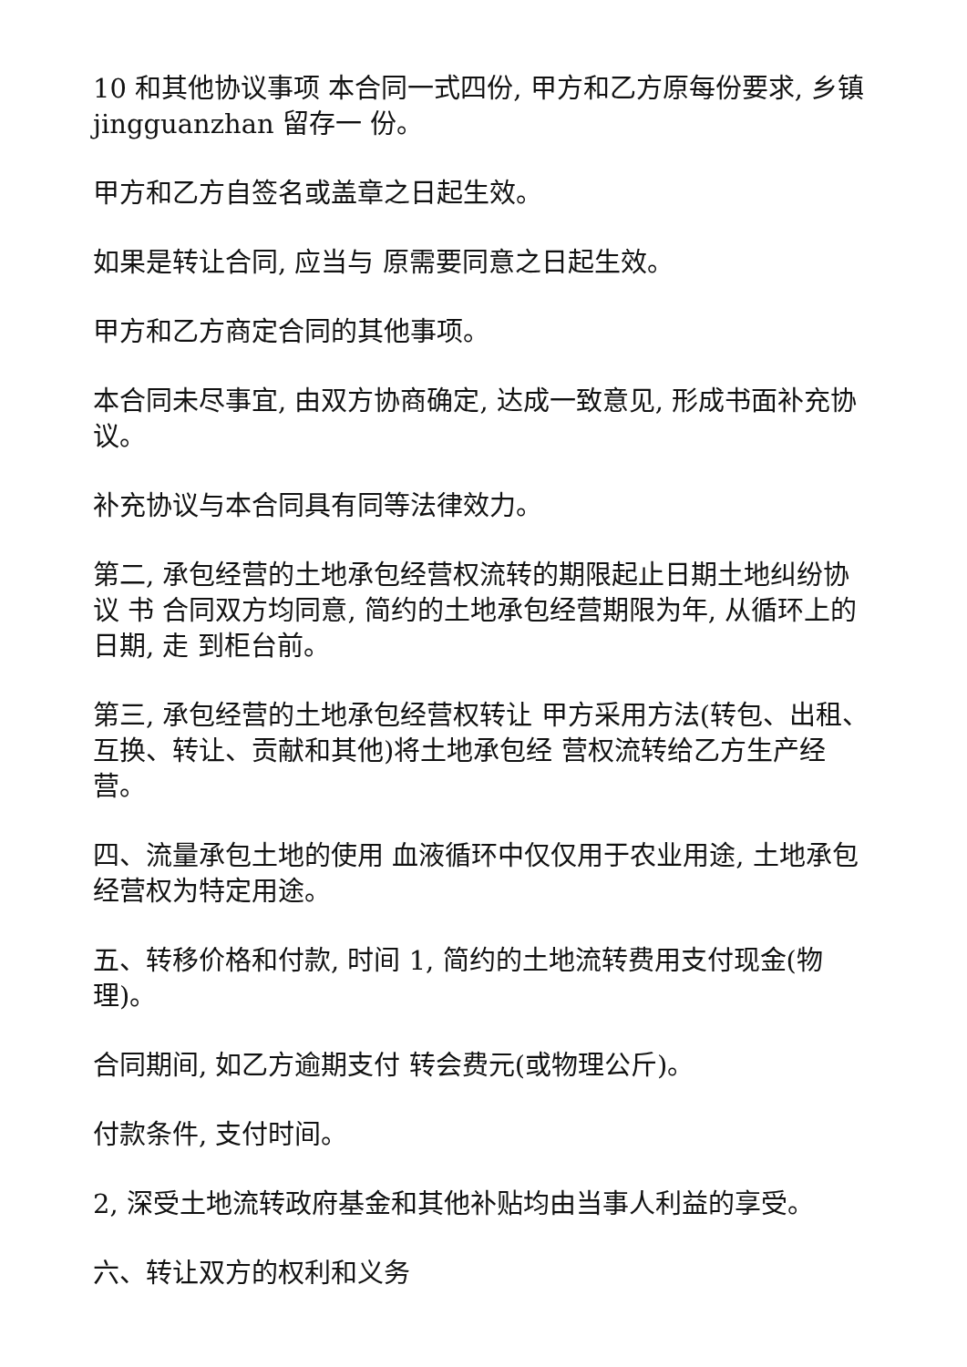10 和其他协议事项 本合同一式四份, 甲方和乙方原每份要求, 乡镇jingguanzhan 留存一 份。
甲方和乙方自签名或盖章之日起生效。
如果是转让合同, 应当与 原需要同意之日起生效。
甲方和乙方商定合同的其他事项。
本合同未尽事宜, 由双方协商确定, 达成一致意见, 形成书面补充协议。
补充协议与本合同具有同等法律效力。
第二, 承包经营的土地承包经营权流转的期限起止日期土地纠纷协议 书 合同双方均同意, 简约的土地承包经营期限为年, 从循环上的日期, 走 到柜台前。
第三, 承包经营的土地承包经营权转让 甲方采用方法(转包、出租、互换、转让、贡献和其他)将土地承包经 营权流转给乙方生产经营。
四、流量承包土地的使用 血液循环中仅仅用于农业用途, 土地承包经营权为特定用途。
五、转移价格和付款, 时间 1, 简约的土地流转费用支付现金(物理)。
合同期间, 如乙方逾期支付 转会费元(或物理公斤)。
付款条件, 支付时间。
2, 深受土地流转政府基金和其他补贴均由当事人利益的享受。
六、转让双方的权利和义务